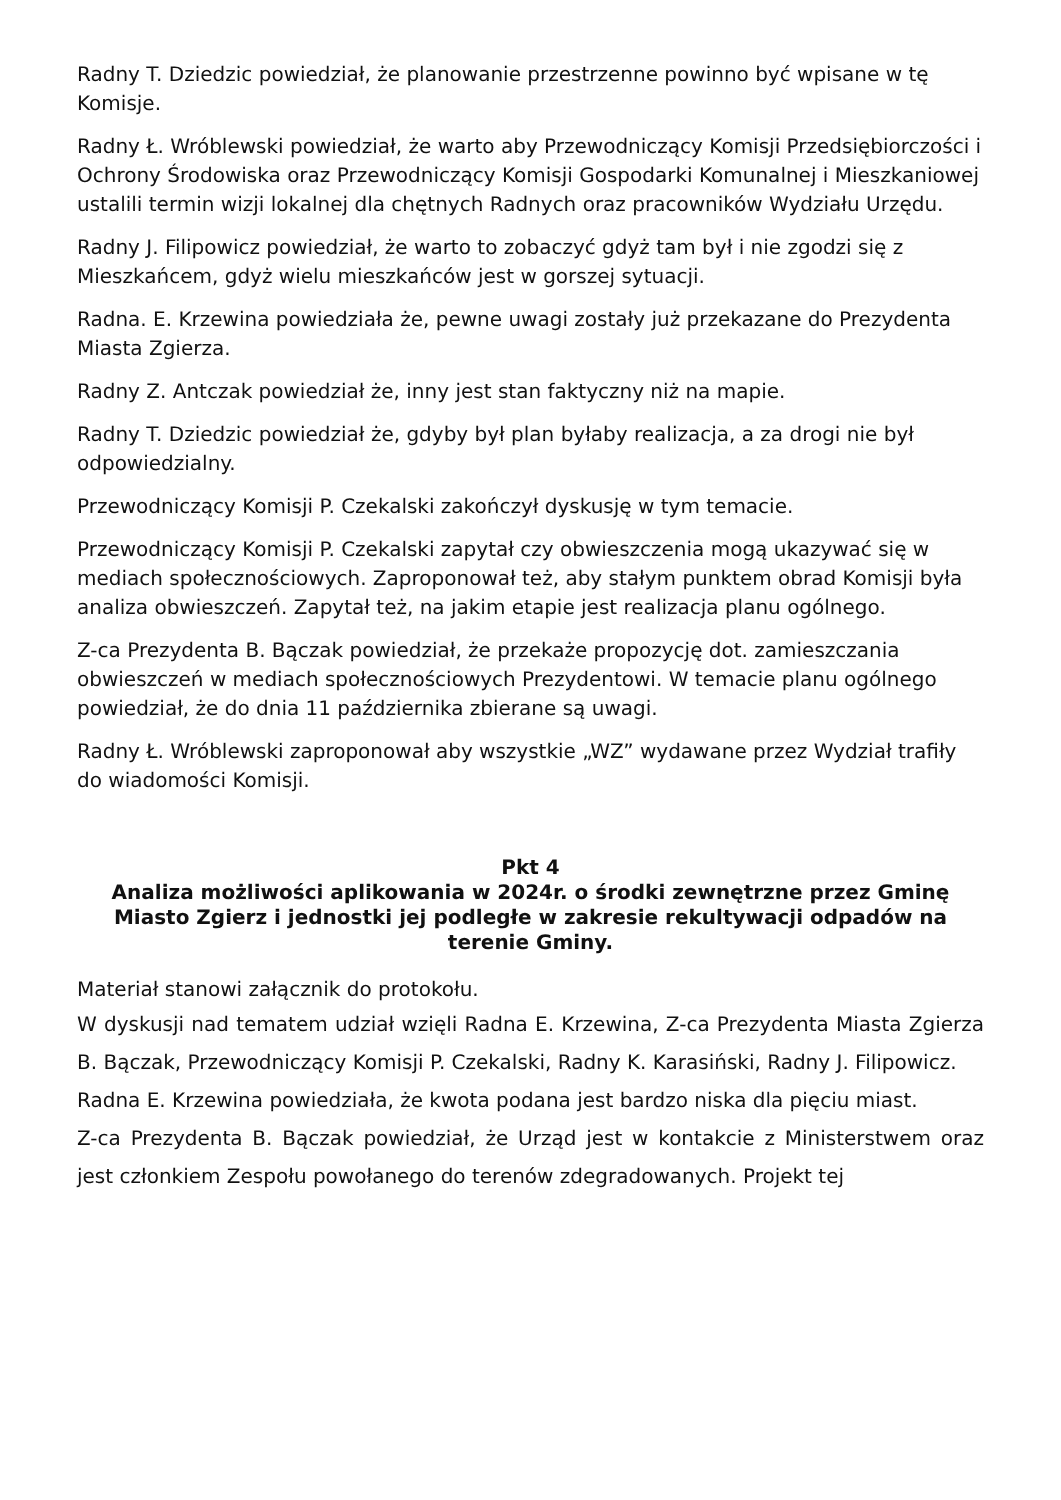Radny T. Dziedzic powiedział, że planowanie przestrzenne powinno być wpisane w tę Komisje.
Radny Ł. Wróblewski powiedział, że warto aby Przewodniczący Komisji Przedsiębiorczości i Ochrony Środowiska oraz Przewodniczący Komisji Gospodarki Komunalnej i Mieszkaniowej ustalili termin wizji lokalnej dla chętnych Radnych oraz pracowników Wydziału Urzędu.
Radny J. Filipowicz powiedział, że warto to zobaczyć gdyż tam był i nie zgodzi się z Mieszkańcem, gdyż wielu mieszkańców jest w gorszej sytuacji.
Radna. E. Krzewina powiedziała że, pewne uwagi zostały już przekazane do Prezydenta Miasta Zgierza.
Radny Z. Antczak powiedział że, inny jest stan faktyczny niż na mapie.
Radny T. Dziedzic powiedział że, gdyby był plan byłaby realizacja, a za drogi nie był odpowiedzialny.
Przewodniczący Komisji P. Czekalski zakończył dyskusję w tym temacie.
Przewodniczący Komisji P. Czekalski zapytał czy obwieszczenia mogą ukazywać się w mediach społecznościowych. Zaproponował też, aby stałym punktem obrad Komisji była analiza obwieszczeń. Zapytał też, na jakim etapie jest realizacja planu ogólnego.
Z-ca Prezydenta B. Bączak powiedział, że przekaże propozycję dot. zamieszczania obwieszczeń w mediach społecznościowych Prezydentowi. W temacie planu ogólnego powiedział, że do dnia 11 października zbierane są uwagi.
Radny Ł. Wróblewski zaproponował aby wszystkie „WZ” wydawane przez Wydział trafiły do wiadomości Komisji.
Pkt 4
Analiza możliwości aplikowania w 2024r. o środki zewnętrzne przez Gminę Miasto Zgierz i jednostki jej podległe w zakresie rekultywacji odpadów na terenie Gminy.
Materiał stanowi załącznik do protokołu.
W dyskusji nad tematem udział wzięli Radna E. Krzewina, Z-ca Prezydenta Miasta Zgierza B. Bączak, Przewodniczący Komisji P. Czekalski, Radny K. Karasiński, Radny J. Filipowicz.
Radna E. Krzewina powiedziała, że kwota podana jest bardzo niska dla pięciu miast.
Z-ca Prezydenta B. Bączak powiedział, że Urząd jest w kontakcie z Ministerstwem oraz jest członkiem Zespołu powołanego do terenów zdegradowanych. Projekt tej